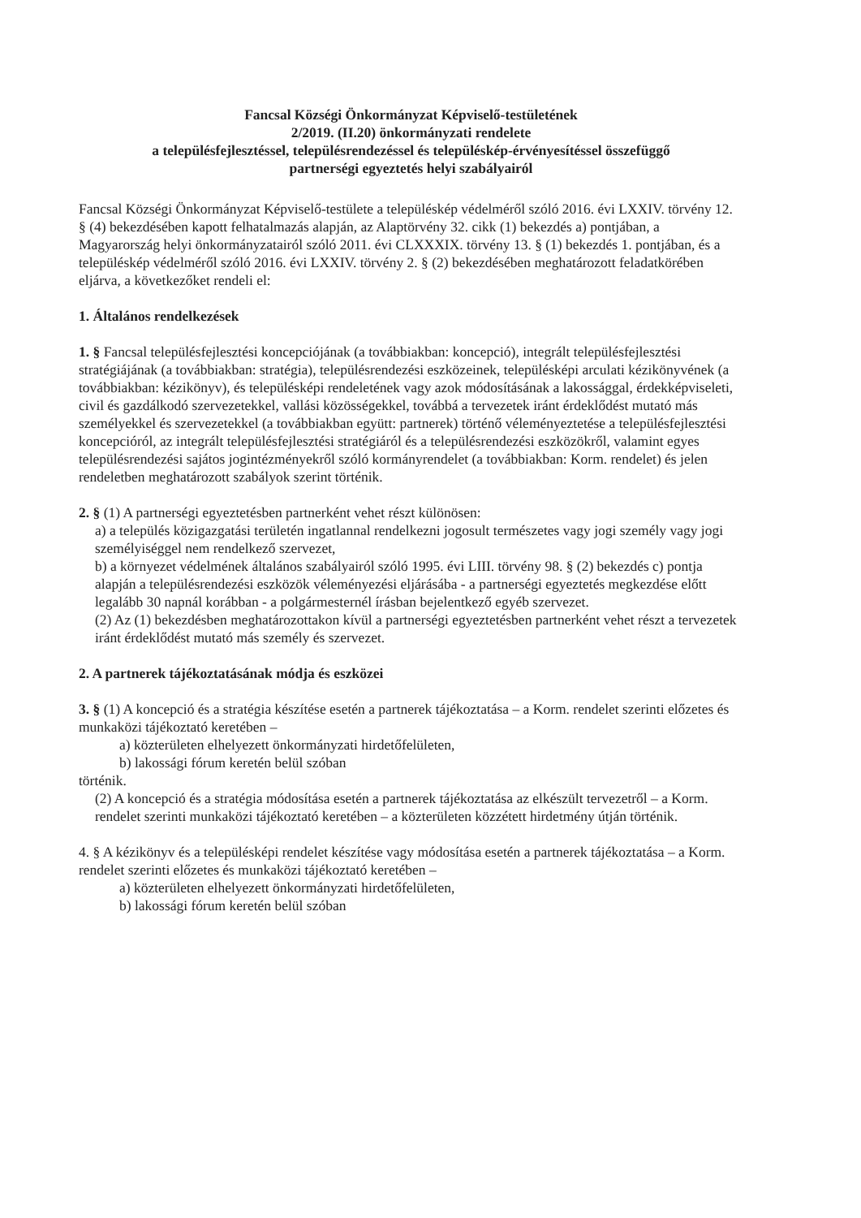Fancsal Községi Önkormányzat Képviselő-testületének
2/2019. (II.20) önkormányzati rendelete
a településfejlesztéssel, településrendezéssel és településkép-érvényesítéssel összefüggő
partnerségi egyeztetés helyi szabályairól
Fancsal Községi Önkormányzat Képviselő-testülete a településkép védelméről szóló 2016. évi LXXIV. törvény 12. § (4) bekezdésében kapott felhatalmazás alapján, az Alaptörvény 32. cikk (1) bekezdés a) pontjában, a Magyarország helyi önkormányzatairól szóló 2011. évi CLXXXIX. törvény 13. § (1) bekezdés 1. pontjában, és a településkép védelméről szóló 2016. évi LXXIV. törvény 2. § (2) bekezdésében meghatározott feladatkörében eljárva, a következőket rendeli el:
1. Általános rendelkezések
1. § Fancsal településfejlesztési koncepciójának (a továbbiakban: koncepció), integrált településfejlesztési stratégiájának (a továbbiakban: stratégia), településrendezési eszközeinek, településképi arculati kézikönyvének (a továbbiakban: kézikönyv), és településképi rendeletének vagy azok módosításának a lakossággal, érdekképviseleti, civil és gazdálkodó szervezetekkel, vallási közösségekkel, továbbá a tervezetek iránt érdeklődést mutató más személyekkel és szervezetekkel (a továbbiakban együtt: partnerek) történő véleményeztetése a településfejlesztési koncepcióról, az integrált településfejlesztési stratégiáról és a településrendezési eszközökről, valamint egyes településrendezési sajátos jogintézményekről szóló kormányrendelet (a továbbiakban: Korm. rendelet) és jelen rendeletben meghatározott szabályok szerint történik.
2. § (1) A partnerségi egyeztetésben partnerként vehet részt különösen:
a) a település közigazgatási területén ingatlannal rendelkezni jogosult természetes vagy jogi személy vagy jogi személyiséggel nem rendelkező szervezet,
b) a környezet védelmének általános szabályairól szóló 1995. évi LIII. törvény 98. § (2) bekezdés c) pontja alapján a településrendezési eszközök véleményezési eljárásába - a partnerségi egyeztetés megkezdése előtt legalább 30 napnál korábban - a polgármesternél írásban bejelentkező egyéb szervezet.
(2) Az (1) bekezdésben meghatározottakon kívül a partnerségi egyeztetésben partnerként vehet részt a tervezetek iránt érdeklődést mutató más személy és szervezet.
2. A partnerek tájékoztatásának módja és eszközei
3. § (1) A koncepció és a stratégia készítése esetén a partnerek tájékoztatása – a Korm. rendelet szerinti előzetes és munkaközi tájékoztató keretében –
a) közterületen elhelyezett önkormányzati hirdetőfelületen,
b) lakossági fórum keretén belül szóban
történik.
(2) A koncepció és a stratégia módosítása esetén a partnerek tájékoztatása az elkészült tervezetről – a Korm. rendelet szerinti munkaközi tájékoztató keretében – a közterületen közzétett hirdetmény útján történik.
4. § A kézikönyv és a településképi rendelet készítése vagy módosítása esetén a partnerek tájékoztatása – a Korm. rendelet szerinti előzetes és munkaközi tájékoztató keretében –
a) közterületen elhelyezett önkormányzati hirdetőfelületen,
b) lakossági fórum keretén belül szóban